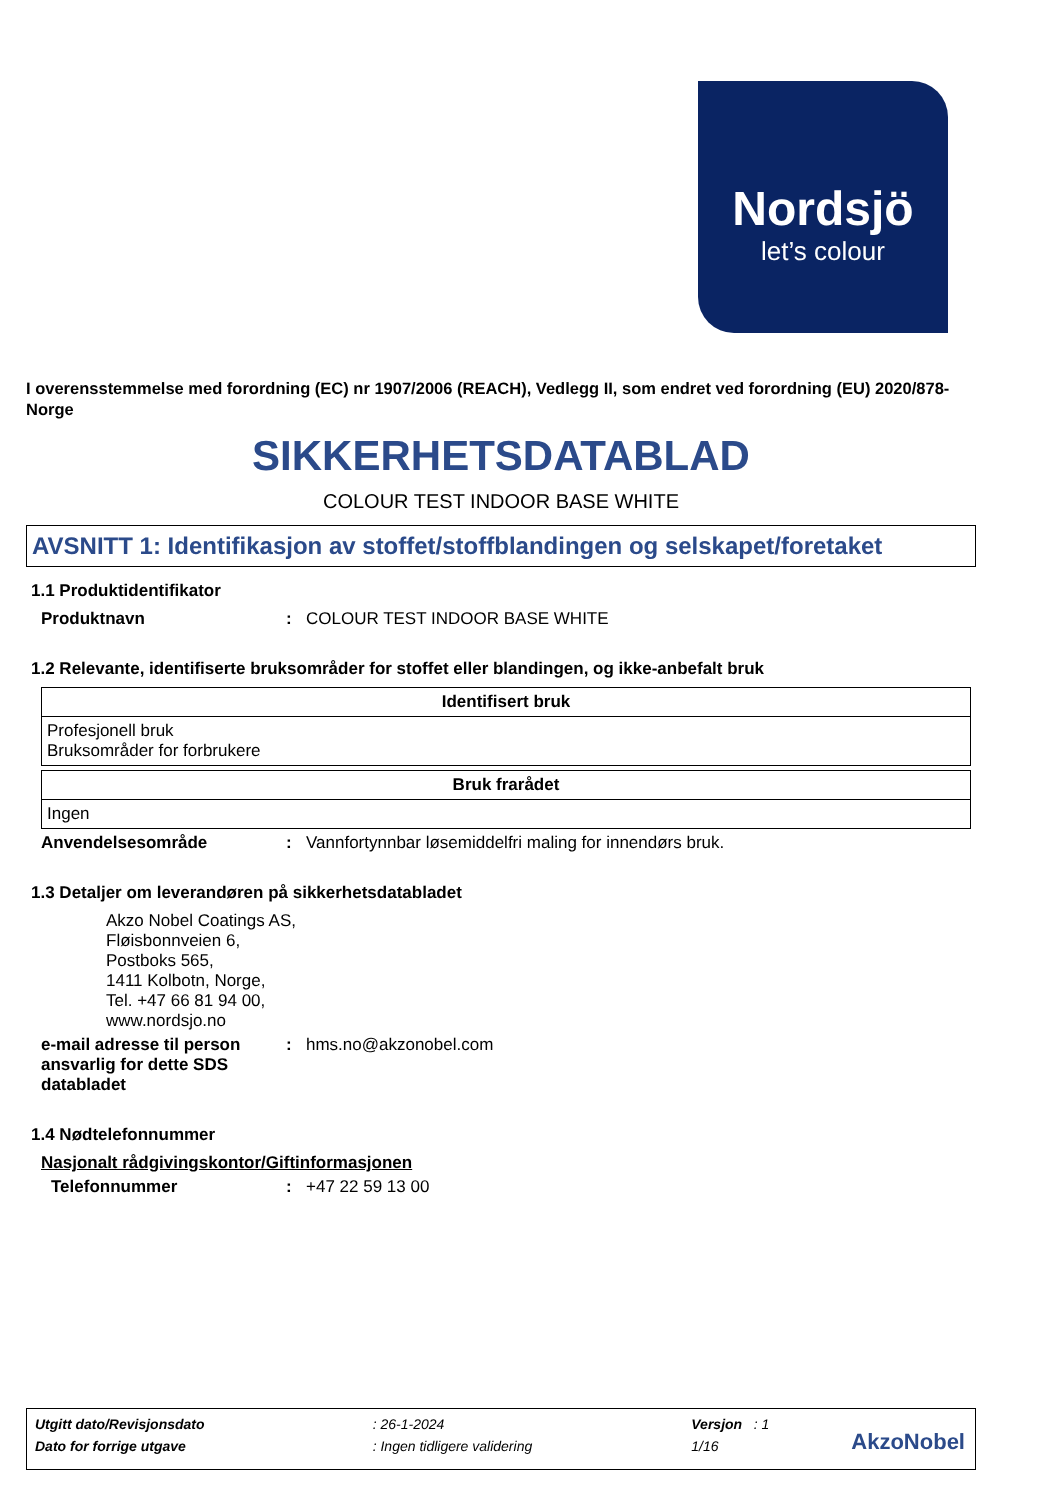Nordsjö
let’s colour
I overensstemmelse med forordning (EC) nr 1907/2006 (REACH), Vedlegg II, som endret ved forordning (EU) 2020/878- Norge
SIKKERHETSDATABLAD
COLOUR TEST INDOOR BASE WHITE
AVSNITT 1: Identifikasjon av stoffet/stoffblandingen og selskapet/foretaket
1.1 Produktidentifikator
Produktnavn: COLOUR TEST INDOOR BASE WHITE
1.2 Relevante, identifiserte bruksområder for stoffet eller blandingen, og ikke-anbefalt bruk
| Identifisert bruk |
| --- |
| Profesjonell bruk Bruksområder for forbrukere |
| Bruk frarådet |
| --- |
| Ingen |
Anvendelsesområde: Vannfortynnbar løsemiddelfri maling for innendørs bruk.
1.3 Detaljer om leverandøren på sikkerhetsdatabladet
Akzo Nobel Coatings AS,
Fløisbonnveien 6,
Postboks 565,
1411 Kolbotn, Norge,
Tel. +47 66 81 94 00,
www.nordsjo.no
e-mail adresse til person ansvarlig for dette SDS databladet: hms.no@akzonobel.com
1.4 Nødtelefonnummer
Nasjonalt rådgivingskontor/Giftinformasjonen
Telefonnummer: +47 22 59 13 00
| Utgitt dato/Revisjonsdato | : 26-1-2024 | Versjon : 1 |
| Dato for forrige utgave | : Ingen tidligere validering | 1/16 |
AkzoNobel